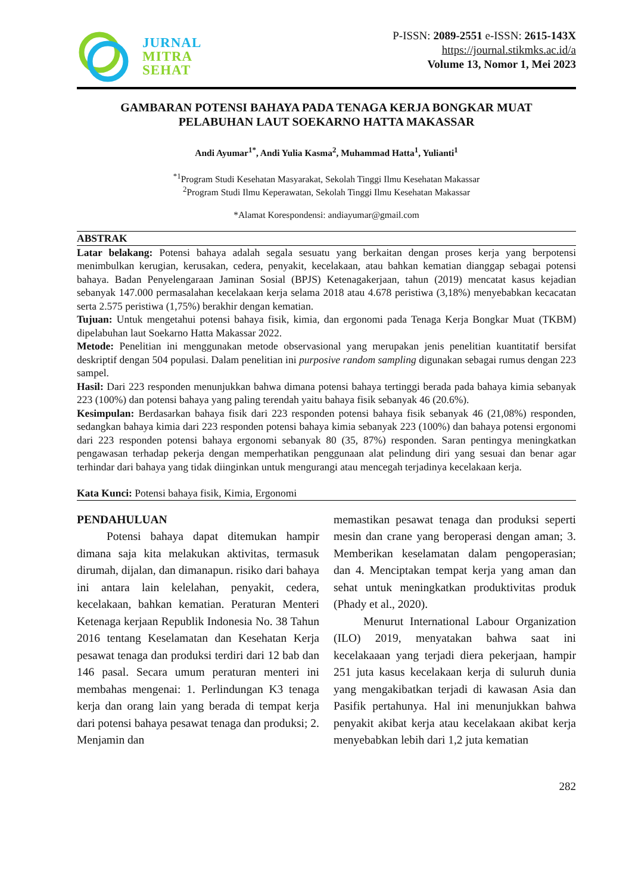JURNAL
MITRA
SEHAT
P-ISSN: 2089-2551 e-ISSN: 2615-143X
https://journal.stikmks.ac.id/a
Volume 13, Nomor 1, Mei 2023
GAMBARAN POTENSI BAHAYA PADA TENAGA KERJA BONGKAR MUAT
PELABUHAN LAUT SOEKARNO HATTA MAKASSAR
Andi Ayumar<sup>1*</sup>, Andi Yulia Kasma<sup>2</sup>, Muhammad Hatta<sup>1</sup>, Yulianti<sup>1</sup>
<sup>*1</sup>Program Studi Kesehatan Masyarakat, Sekolah Tinggi Ilmu Kesehatan Makassar
<sup>2</sup> Program Studi Ilmu Keperawatan, Sekolah Tinggi Ilmu Kesehatan Makassar
*Alamat Korespondensi: andiayumar@gmail.com
ABSTRAK
Latar belakang: Potensi bahaya adalah segala sesuatu yang berkaitan dengan proses kerja yang berpotensi menimbulkan kerugian, kerusakan, cedera, penyakit, kecelakaan, atau bahkan kematian dianggap sebagai potensi bahaya. Badan Penyelengaraan Jaminan Sosial (BPJS) Ketenagakerjaan, tahun (2019) mencatat kasus kejadian sebanyak 147.000 permasalahan kecelakaan kerja selama 2018 atau 4.678 peristiwa (3,18%) menyebabkan kecacatan serta 2.575 peristiwa (1,75%) berakhir dengan kematian.
Tujuan: Untuk mengetahui potensi bahaya fisik, kimia, dan ergonomi pada Tenaga Kerja Bongkar Muat (TKBM) dipelabuhan laut Soekarno Hatta Makassar 2022.
Metode: Penelitian ini menggunakan metode observasional yang merupakan jenis penelitian kuantitatif bersifat deskriptif dengan 504 populasi. Dalam penelitian ini purposive random sampling digunakan sebagai rumus dengan 223 sampel.
Hasil: Dari 223 responden menunjukkan bahwa dimana potensi bahaya tertinggi berada pada bahaya kimia sebanyak 223 (100%) dan potensi bahaya yang paling terendah yaitu bahaya fisik sebanyak 46 (20.6%).
Kesimpulan: Berdasarkan bahaya fisik dari 223 responden potensi bahaya fisik sebanyak 46 (21,08%) responden, sedangkan bahaya kimia dari 223 responden potensi bahaya kimia sebanyak 223 (100%) dan bahaya potensi ergonomi dari 223 responden potensi bahaya ergonomi sebanyak 80 (35, 87%) responden. Saran pentingya meningkatkan pengawasan terhadap pekerja dengan memperhatikan penggunaan alat pelindung diri yang sesuai dan benar agar terhindar dari bahaya yang tidak diinginkan untuk mengurangi atau mencegah terjadinya kecelakaan kerja.
Kata Kunci: Potensi bahaya fisik, Kimia, Ergonomi
PENDAHULUAN
Potensi bahaya dapat ditemukan hampir dimana saja kita melakukan aktivitas, termasuk dirumah, dijalan, dan dimanapun. risiko dari bahaya ini antara lain kelelahan, penyakit, cedera, kecelakaan, bahkan kematian. Peraturan Menteri Ketenaga kerjaan Republik Indonesia No. 38 Tahun 2016 tentang Keselamatan dan Kesehatan Kerja pesawat tenaga dan produksi terdiri dari 12 bab dan 146 pasal. Secara umum peraturan menteri ini membahas mengenai: 1. Perlindungan K3 tenaga kerja dan orang lain yang berada di tempat kerja dari potensi bahaya pesawat tenaga dan produksi; 2. Menjamin dan
memastikan pesawat tenaga dan produksi seperti mesin dan crane yang beroperasi dengan aman; 3. Memberikan keselamatan dalam pengoperasian; dan 4. Menciptakan tempat kerja yang aman dan sehat untuk meningkatkan produktivitas produk (Phady et al., 2020).
Menurut International Labour Organization (ILO) 2019, menyatakan bahwa saat ini kecelakaaan yang terjadi diera pekerjaan, hampir 251 juta kasus kecelakaan kerja di suluruh dunia yang mengakibatkan terjadi di kawasan Asia dan Pasifik pertahunya. Hal ini menunjukkan bahwa penyakit akibat kerja atau kecelakaan akibat kerja menyebabkan lebih dari 1,2 juta kematian
282